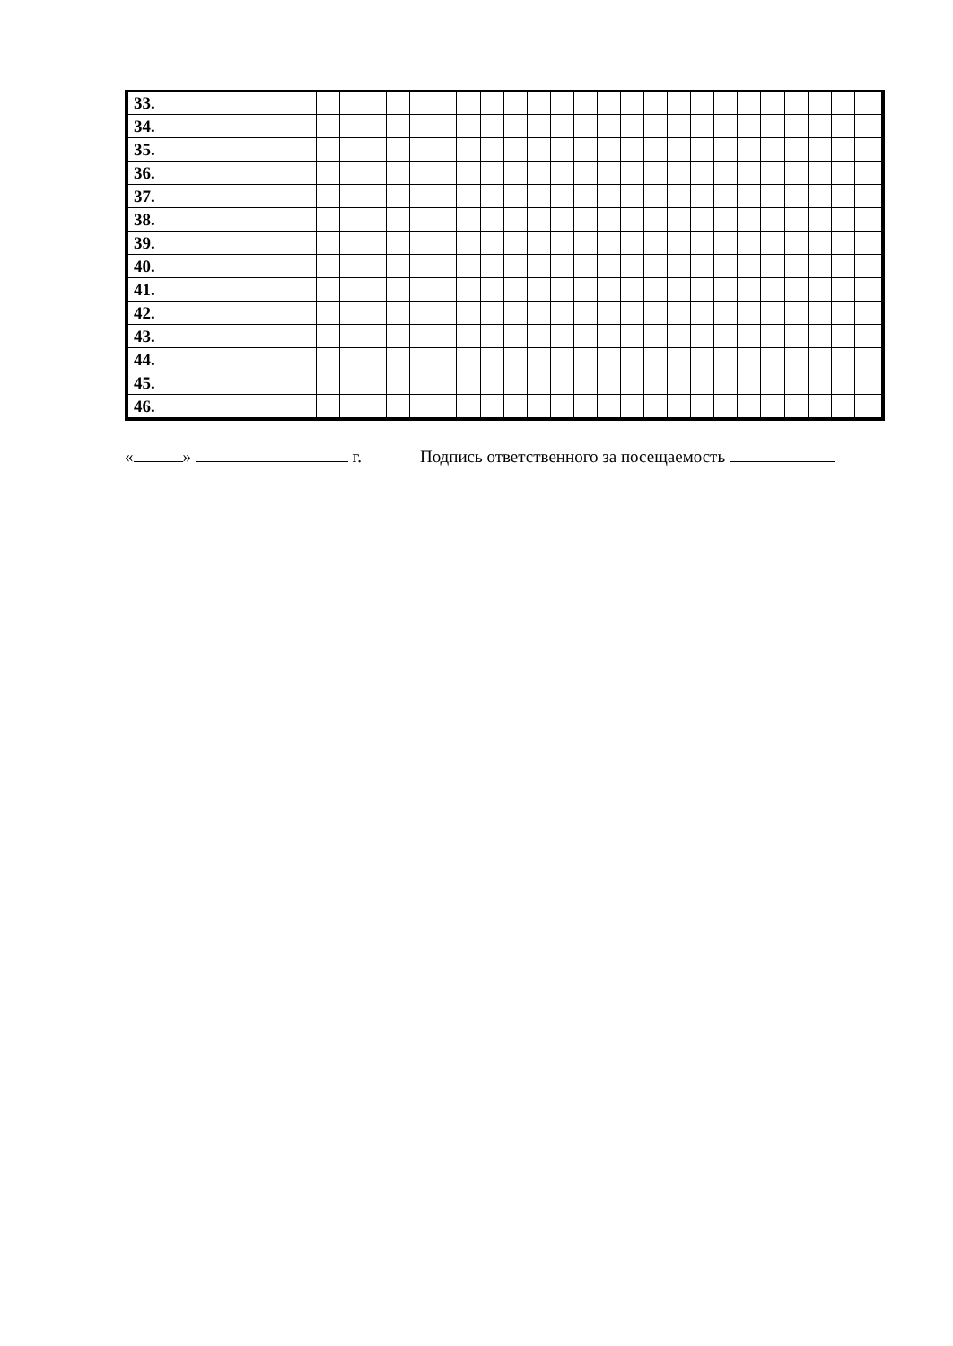| 33. | | | | | | | | | | | | | | | | | | | | | | | | | |
| 34. | | | | | | | | | | | | | | | | | | | | | | | | | |
| 35. | | | | | | | | | | | | | | | | | | | | | | | | | |
| 36. | | | | | | | | | | | | | | | | | | | | | | | | | |
| 37. | | | | | | | | | | | | | | | | | | | | | | | | | |
| 38. | | | | | | | | | | | | | | | | | | | | | | | | | |
| 39. | | | | | | | | | | | | | | | | | | | | | | | | | |
| 40. | | | | | | | | | | | | | | | | | | | | | | | | | |
| 41. | | | | | | | | | | | | | | | | | | | | | | | | | |
| 42. | | | | | | | | | | | | | | | | | | | | | | | | | |
| 43. | | | | | | | | | | | | | | | | | | | | | | | | | |
| 44. | | | | | | | | | | | | | | | | | | | | | | | | | |
| 45. | | | | | | | | | | | | | | | | | | | | | | | | | |
| 46. | | | | | | | | | | | | | | | | | | | | | | | | | |
« » г. Подпись ответственного за посещаемость